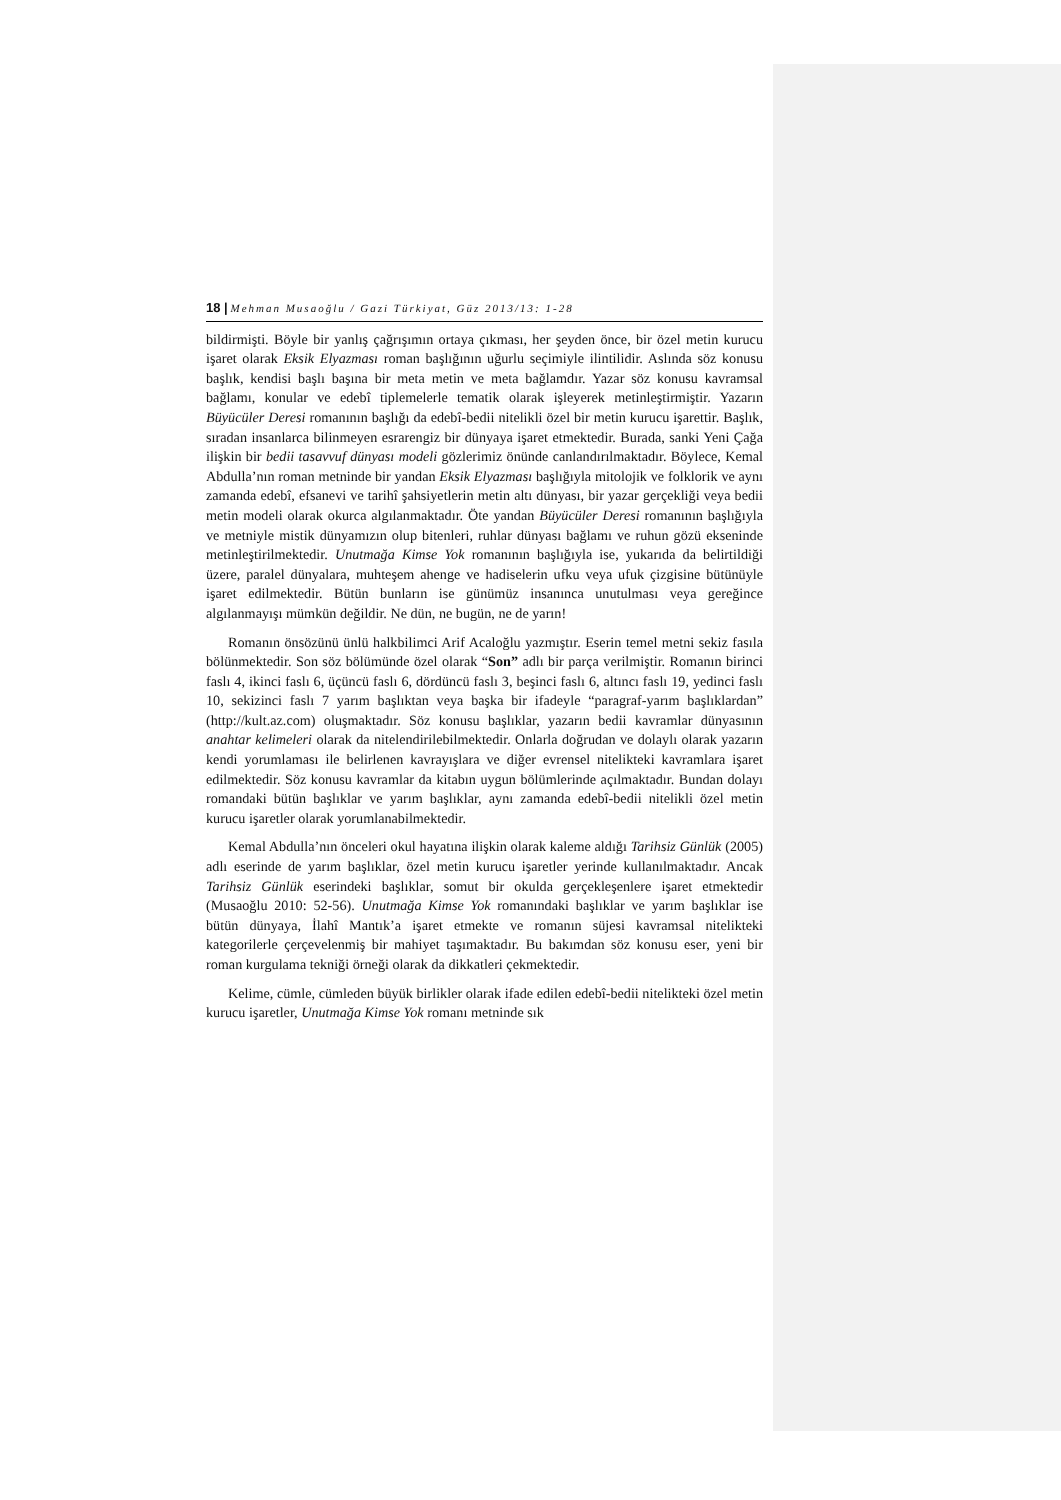18 | Mehman Musaoğlu / Gazi Türkiyat, Güz 2013/13: 1-28
bildirmişti. Böyle bir yanlış çağrışımın ortaya çıkması, her şeyden önce, bir özel metin kurucu işaret olarak Eksik Elyazması roman başlığının uğurlu seçimiyle ilintilidir. Aslında söz konusu başlık, kendisi başlı başına bir meta metin ve meta bağlamdır. Yazar söz konusu kavramsal bağlamı, konular ve edebî tiplemelerle tematik olarak işleyerek metinleştirmiştir. Yazarın Büyücüler Deresi romanının başlığı da edebî-bedii nitelikli özel bir metin kurucu işarettir. Başlık, sıradan insanlarca bilinmeyen esrarengiz bir dünyaya işaret etmektedir. Burada, sanki Yeni Çağa ilişkin bir bedii tasavvuf dünyası modeli gözlerimiz önünde canlandırılmaktadır. Böylece, Kemal Abdulla’nın roman metninde bir yandan Eksik Elyazması başlığıyla mitolojik ve folklorik ve aynı zamanda edebî, efsanevi ve tarihî şahsiyetlerin metin altı dünyası, bir yazar gerçekliği veya bedii metin modeli olarak okurca algılanmaktadır. Öte yandan Büyücüler Deresi romanının başlığıyla ve metniyle mistik dünyamızın olup bitenleri, ruhlar dünyası bağlamı ve ruhun gözü ekseninde metinleştirilmektedir. Unutmağa Kimse Yok romanının başlığıyla ise, yukarıda da belirtildiği üzere, paralel dünyalara, muhteşem ahenge ve hadiselerin ufku veya ufuk çizgisine bütünüyle işaret edilmektedir. Bütün bunların ise günümüz insanınca unutulması veya gereğince algılanmayışı mümkün değildir. Ne dün, ne bugün, ne de yarın!
Romanın önsözünü ünlü halkbilimci Arif Acaloğlu yazmıştır. Eserin temel metni sekiz fasıla bölünmektedir. Son söz bölümünde özel olarak “Son” adlı bir parça verilmiştir. Romanın birinci faslı 4, ikinci faslı 6, üçüncü faslı 6, dördüncü faslı 3, beşinci faslı 6, altıncı faslı 19, yedinci faslı 10, sekizinci faslı 7 yarım başlıktan veya başka bir ifadeyle “paragraf-yarım başlıklardan” (http://kult.az.com) oluşmaktadır. Söz konusu başlıklar, yazarın bedii kavramlar dünyasının anahtar kelimeleri olarak da nitelendirilebilmektedir. Onlarla doğrudan ve dolaylı olarak yazarın kendi yorumlaması ile belirlenen kavrayışlara ve diğer evrensel nitelikteki kavramlara işaret edilmektedir. Söz konusu kavramlar da kitabın uygun bölümlerinde açılmaktadır. Bundan dolayı romandaki bütün başlıklar ve yarım başlıklar, aynı zamanda edebî-bedii nitelikli özel metin kurucu işaretler olarak yorumlanabilmektedir.
Kemal Abdulla’nın önceleri okul hayatına ilişkin olarak kaleme aldığı Tarihsiz Günlük (2005) adlı eserinde de yarım başlıklar, özel metin kurucu işaretler yerinde kullanılmaktadır. Ancak Tarihsiz Günlük eserindeki başlıklar, somut bir okulda gerçekleşenlere işaret etmektedir (Musaoğlu 2010: 52-56). Unutmağa Kimse Yok romanındaki başlıklar ve yarım başlıklar ise bütün dünyaya, İlahî Mantık’a işaret etmekte ve romanın süjesi kavramsal nitelikteki kategorilerle çerçevelenmiş bir mahiyet taşımaktadır. Bu bakımdan söz konusu eser, yeni bir roman kurgulama tekniği örneği olarak da dikkatleri çekmektedir.
Kelime, cümle, cümleden büyük birlikler olarak ifade edilen edebî-bedii nitelikteki özel metin kurucu işaretler, Unutmağa Kimse Yok romanı metninde sık